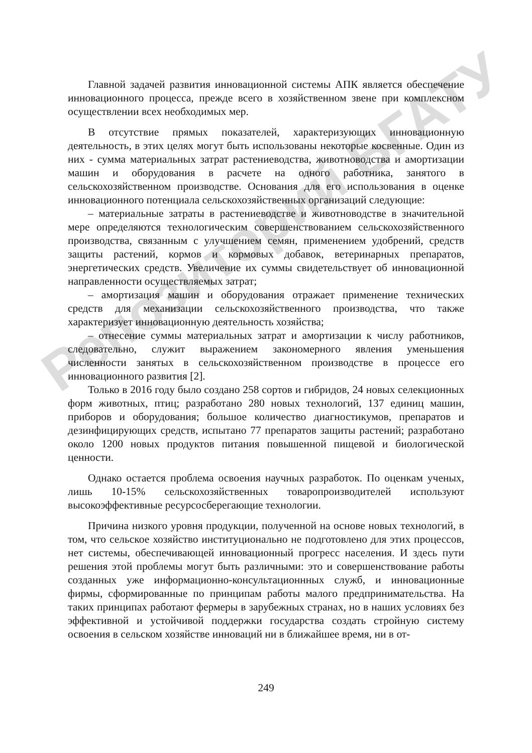Репозиторий БГАТУ
Главной задачей развития инновационной системы АПК является обеспечение инновационного процесса, прежде всего в хозяйственном звене при комплексном осуществлении всех необходимых мер.
В отсутствие прямых показателей, характеризующих инновационную деятельность, в этих целях могут быть использованы некоторые косвенные. Один из них - сумма материальных затрат растениеводства, животноводства и амортизации машин и оборудования в расчете на одного работника, занятого в сельскохозяйственном производстве. Основания для его использования в оценке инновационного потенциала сельскохозяйственных организаций следующие:
– материальные затраты в растениеводстве и животноводстве в значительной мере определяются технологическим совершенствованием сельскохозяйственного производства, связанным с улучшением семян, применением удобрений, средств защиты растений, кормов и кормовых добавок, ветеринарных препаратов, энергетических средств. Увеличение их суммы свидетельствует об инновационной направленности осуществляемых затрат;
– амортизация машин и оборудования отражает применение технических средств для механизации сельскохозяйственного производства, что также характеризует инновационную деятельность хозяйства;
– отнесение суммы материальных затрат и амортизации к числу работников, следовательно, служит выражением закономерного явления уменьшения численности занятых в сельскохозяйственном производстве в процессе его инновационного развития [2].
Только в 2016 году было создано 258 сортов и гибридов, 24 новых селекционных форм животных, птиц; разработано 280 новых технологий, 137 единиц машин, приборов и оборудования; большое количество диагностикумов, препаратов и дезинфицирующих средств, испытано 77 препаратов защиты растений; разработано около 1200 новых продуктов питания повышенной пищевой и биологической ценности.
Однако остается проблема освоения научных разработок. По оценкам ученых, лишь 10-15% сельскохозяйственных товаропроизводителей используют высокоэффективные ресурсосберегающие технологии.
Причина низкого уровня продукции, полученной на основе новых технологий, в том, что сельское хозяйство институционально не подготовлено для этих процессов, нет системы, обеспечивающей инновационный прогресс населения. И здесь пути решения этой проблемы могут быть различными: это и совершенствование работы созданных уже информационно-консультационнных служб, и инновационные фирмы, сформированные по принципам работы малого предпринимательства. На таких принципах работают фермеры в зарубежных странах, но в наших условиях без эффективной и устойчивой поддержки государства создать стройную систему освоения в сельском хозяйстве инноваций ни в ближайшее время, ни в от-
249